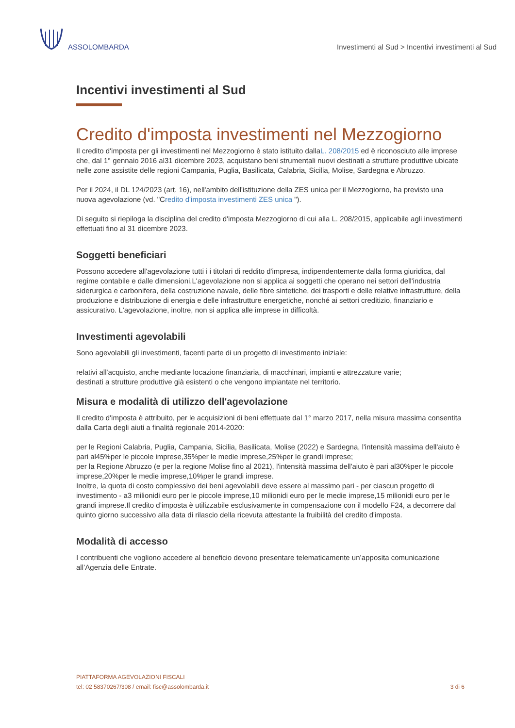ASSOLOMBARDA
Investimenti al Sud > Incentivi investimenti al Sud
Incentivi investimenti al Sud
Credito d'imposta investimenti nel Mezzogiorno
Il credito d'imposta per gli investimenti nel Mezzogiorno è stato istituito dallaL. 208/2015 ed è riconosciuto alle imprese che, dal 1° gennaio 2016 al31 dicembre 2023, acquistano beni strumentali nuovi destinati a strutture produttive ubicate nelle zone assistite delle regioni Campania, Puglia, Basilicata, Calabria, Sicilia, Molise, Sardegna e Abruzzo.
Per il 2024, il DL 124/2023 (art. 16), nell'ambito dell'istituzione della ZES unica per il Mezzogiorno, ha previsto una nuova agevolazione (vd. "Credito d'imposta investimenti ZES unica ").
Di seguito si riepiloga la disciplina del credito d'imposta Mezzogiorno di cui alla L. 208/2015, applicabile agli investimenti effettuati fino al 31 dicembre 2023.
Soggetti beneficiari
Possono accedere all'agevolazione tutti i i titolari di reddito d'impresa, indipendentemente dalla forma giuridica, dal regime contabile e dalle dimensioni.L'agevolazione non si applica ai soggetti che operano nei settori dell'industria siderurgica e carbonifera, della costruzione navale, delle fibre sintetiche, dei trasporti e delle relative infrastrutture, della produzione e distribuzione di energia e delle infrastrutture energetiche, nonché ai settori creditizio, finanziario e assicurativo. L'agevolazione, inoltre, non si applica alle imprese in difficoltà.
Investimenti agevolabili
Sono agevolabili gli investimenti, facenti parte di un progetto di investimento iniziale:
relativi all'acquisto, anche mediante locazione finanziaria, di macchinari, impianti e attrezzature varie;
destinati a strutture produttive già esistenti o che vengono impiantate nel territorio.
Misura e modalità di utilizzo dell'agevolazione
Il credito d'imposta è attribuito, per le acquisizioni di beni effettuate dal 1° marzo 2017, nella misura massima consentita dalla Carta degli aiuti a finalità regionale 2014-2020:
per le Regioni Calabria, Puglia, Campania, Sicilia, Basilicata, Molise (2022) e Sardegna, l'intensità massima dell'aiuto è pari al45%per le piccole imprese,35%per le medie imprese,25%per le grandi imprese;
per la Regione Abruzzo (e per la regione Molise fino al 2021), l'intensità massima dell'aiuto è pari al30%per le piccole imprese,20%per le medie imprese,10%per le grandi imprese.
Inoltre, la quota di costo complessivo dei beni agevolabili deve essere al massimo pari - per ciascun progetto di investimento - a3 milionidi euro per le piccole imprese,10 milionidi euro per le medie imprese,15 milionidi euro per le grandi imprese.Il credito d’imposta è utilizzabile esclusivamente in compensazione con il modello F24, a decorrere dal quinto giorno successivo alla data di rilascio della ricevuta attestante la fruibilità del credito d'imposta.
Modalità di accesso
I contribuenti che vogliono accedere al beneficio devono presentare telematicamente un’apposita comunicazione all’Agenzia delle Entrate.
PIATTAFORMA AGEVOLAZIONI FISCALI
tel: 02 58370267/308 / email: fisc@assolombarda.it
3 di 6